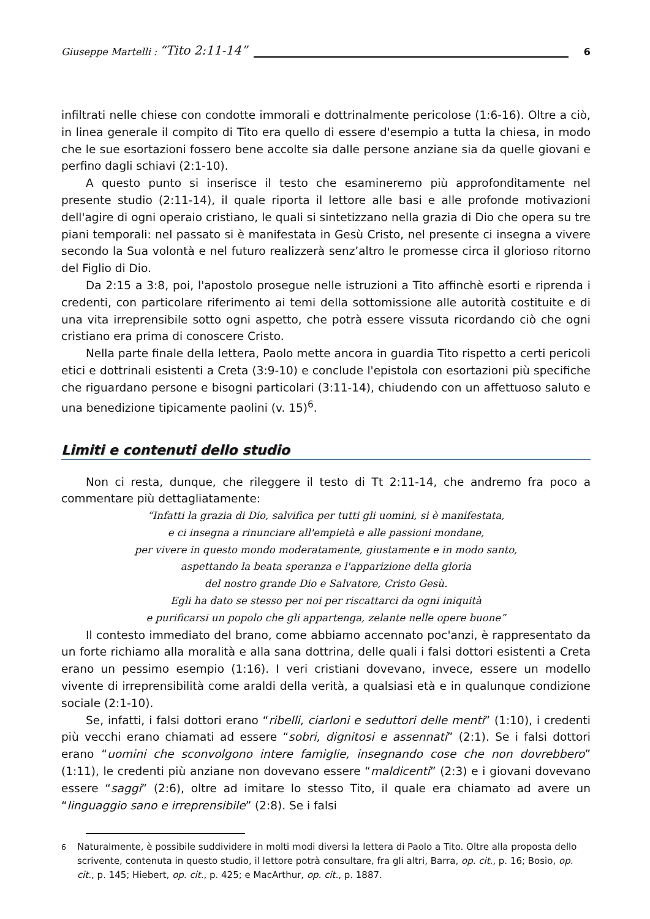Giuseppe Martelli : “Tito 2:11-14” 6
infiltrati nelle chiese con condotte immorali e dottrinalmente pericolose (1:6-16). Oltre a ciò, in linea generale il compito di Tito era quello di essere d'esempio a tutta la chiesa, in modo che le sue esortazioni fossero bene accolte sia dalle persone anziane sia da quelle giovani e perfino dagli schiavi (2:1-10).
A questo punto si inserisce il testo che esamineremo più approfonditamente nel presente studio (2:11-14), il quale riporta il lettore alle basi e alle profonde motivazioni dell'agire di ogni operaio cristiano, le quali si sintetizzano nella grazia di Dio che opera su tre piani temporali: nel passato si è manifestata in Gesù Cristo, nel presente ci insegna a vivere secondo la Sua volontà e nel futuro realizzerà senz’altro le promesse circa il glorioso ritorno del Figlio di Dio.
Da 2:15 a 3:8, poi, l'apostolo prosegue nelle istruzioni a Tito affinchè esorti e riprenda i credenti, con particolare riferimento ai temi della sottomissione alle autorità costituite e di una vita irreprensibile sotto ogni aspetto, che potrà essere vissuta ricordando ciò che ogni cristiano era prima di conoscere Cristo.
Nella parte finale della lettera, Paolo mette ancora in guardia Tito rispetto a certi pericoli etici e dottrinali esistenti a Creta (3:9-10) e conclude l'epistola con esortazioni più specifiche che riguardano persone e bisogni particolari (3:11-14), chiudendo con un affettuoso saluto e una benedizione tipicamente paolini (v. 15)<sup>6</sup>.
Limiti e contenuti dello studio
Non ci resta, dunque, che rileggere il testo di Tt 2:11-14, che andremo fra poco a commentare più dettagliatamente:
“Infatti la grazia di Dio, salvifica per tutti gli uomini, si è manifestata,
e ci insegna a rinunciare all'empietà e alle passioni mondane,
per vivere in questo mondo moderatamente, giustamente e in modo santo,
aspettando la beata speranza e l'apparizione della gloria
del nostro grande Dio e Salvatore, Cristo Gesù.
Egli ha dato se stesso per noi per riscattarci da ogni iniquità
e purificarsi un popolo che gli appartenga, zelante nelle opere buone”
Il contesto immediato del brano, come abbiamo accennato poc'anzi, è rappresentato da un forte richiamo alla moralità e alla sana dottrina, delle quali i falsi dottori esistenti a Creta erano un pessimo esempio (1:16). I veri cristiani dovevano, invece, essere un modello vivente di irreprensibilità come araldi della verità, a qualsiasi età e in qualunque condizione sociale (2:1-10).
Se, infatti, i falsi dottori erano “ribelli, ciarloni e seduttori delle menti” (1:10), i credenti più vecchi erano chiamati ad essere “sobri, dignitosi e assennati” (2:1). Se i falsi dottori erano “uomini che sconvolgono intere famiglie, insegnando cose che non dovrebbero” (1:11), le credenti più anziane non dovevano essere “maldicenti” (2:3) e i giovani dovevano essere “saggi” (2:6), oltre ad imitare lo stesso Tito, il quale era chiamato ad avere un “linguaggio sano e irreprensibile” (2:8). Se i falsi
<sup>6</sup> Naturalmente, è possibile suddividere in molti modi diversi la lettera di Paolo a Tito. Oltre alla proposta dello scrivente, contenuta in questo studio, il lettore potrà consultare, fra gli altri, Barra, op. cit., p. 16; Bosio, op. cit., p. 145; Hiebert, op. cit., p. 425; e MacArthur, op. cit., p. 1887.